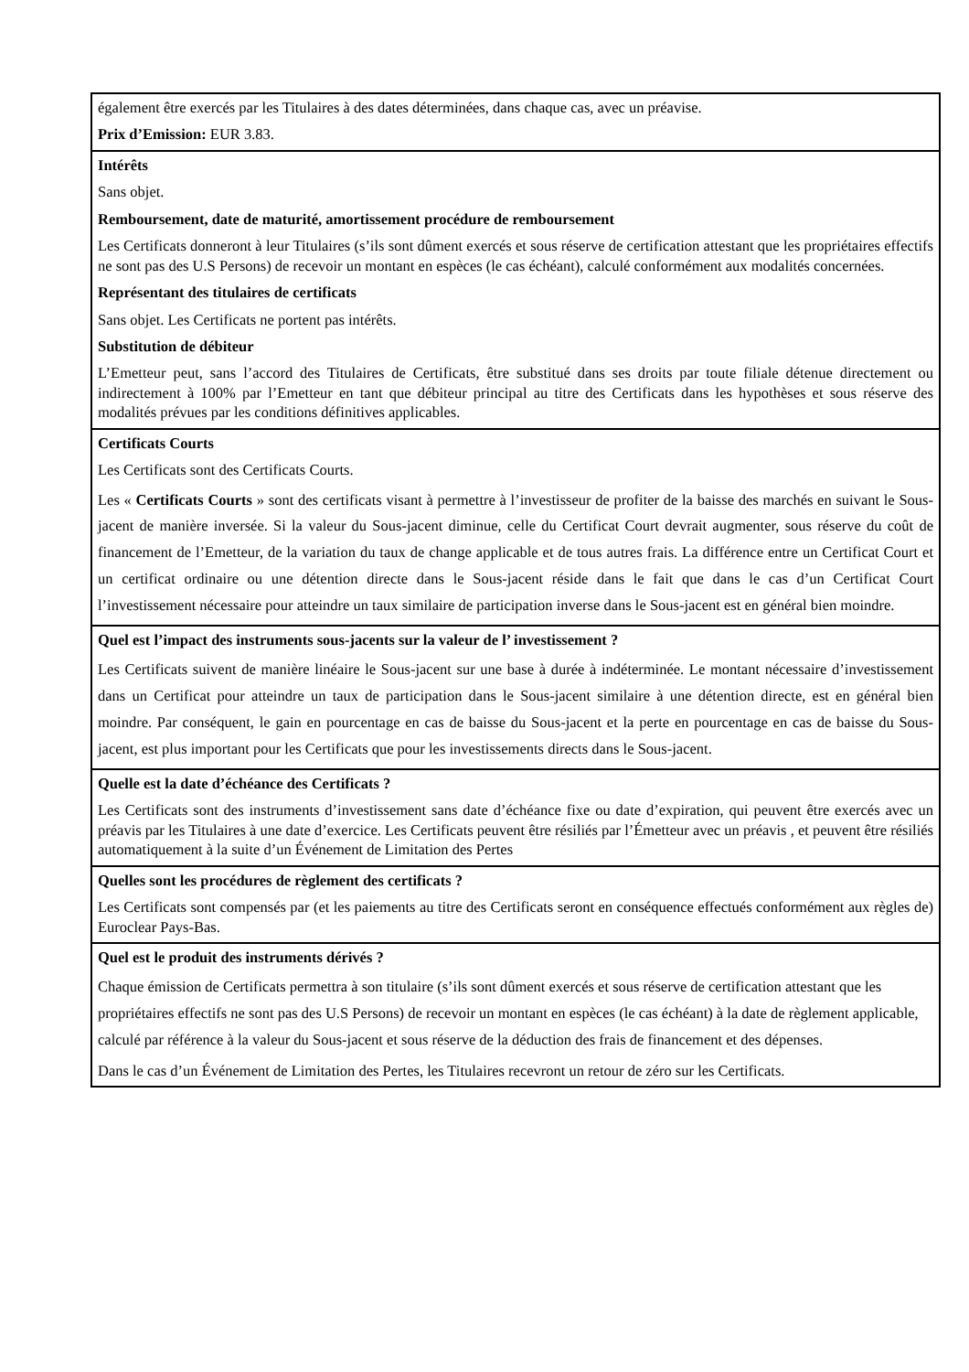également être exercés par les Titulaires à des dates déterminées, dans chaque cas, avec un préavise.
Prix d’Emission: EUR 3.83.
Intérêts
Sans objet.
Remboursement, date de maturité, amortissement procédure de remboursement
Les Certificats donneront à leur Titulaires (s’ils sont dûment exercés et sous réserve de certification attestant que les propriétaires effectifs ne sont pas des U.S Persons) de recevoir un montant en espèces (le cas échéant), calculé conformément aux modalités concernées.
Représentant des titulaires de certificats
Sans objet. Les Certificats ne portent pas intérêts.
Substitution de débiteur
L’Emetteur peut, sans l’accord des Titulaires de Certificats, être substitué dans ses droits par toute filiale détenue directement ou indirectement à 100% par l’Emetteur en tant que débiteur principal au titre des Certificats dans les hypothèses et sous réserve des modalités prévues par les conditions définitives applicables.
Certificats Courts
Les Certificats sont des Certificats Courts.
Les « Certificats Courts » sont des certificats visant à permettre à l’investisseur de profiter de la baisse des marchés en suivant le Sous-jacent de manière inversée. Si la valeur du Sous-jacent diminue, celle du Certificat Court devrait augmenter, sous réserve du coût de financement de l’Emetteur, de la variation du taux de change applicable et de tous autres frais. La différence entre un Certificat Court et un certificat ordinaire ou une détention directe dans le Sous-jacent réside dans le fait que dans le cas d’un Certificat Court l’investissement nécessaire pour atteindre un taux similaire de participation inverse dans le Sous-jacent est en général bien moindre.
Quel est l’impact des instruments sous-jacents sur la valeur de l’ investissement ?
Les Certificats suivent de manière linéaire le Sous-jacent sur une base à durée à indéterminée. Le montant nécessaire d’investissement dans un Certificat pour atteindre un taux de participation dans le Sous-jacent similaire à une détention directe, est en général bien moindre. Par conséquent, le gain en pourcentage en cas de baisse du Sous-jacent et la perte en pourcentage en cas de baisse du Sous-jacent, est plus important pour les Certificats que pour les investissements directs dans le Sous-jacent.
Quelle est la date d’échéance des Certificats ?
Les Certificats sont des instruments d’investissement sans date d’échéance fixe ou date d’expiration, qui peuvent être exercés avec un préavis par les Titulaires à une date d’exercice. Les Certificats peuvent être résiliés par l’Émetteur avec un préavis , et peuvent être résiliés automatiquement à la suite d’un Événement de Limitation des Pertes
Quelles sont les procédures de règlement des certificats ?
Les Certificats sont compensés par (et les paiements au titre des Certificats seront en conséquence effectués conformément aux règles de) Euroclear Pays-Bas.
Quel est le produit des instruments dérivés ?
Chaque émission de Certificats permettra à son titulaire (s’ils sont dûment exercés et sous réserve de certification attestant que les propriétaires effectifs ne sont pas des U.S Persons) de recevoir un montant en espèces (le cas échéant) à la date de règlement applicable, calculé par référence à la valeur du Sous-jacent et sous réserve de la déduction des frais de financement et des dépenses.
Dans le cas d’un Événement de Limitation des Pertes, les Titulaires recevront un retour de zéro sur les Certificats.